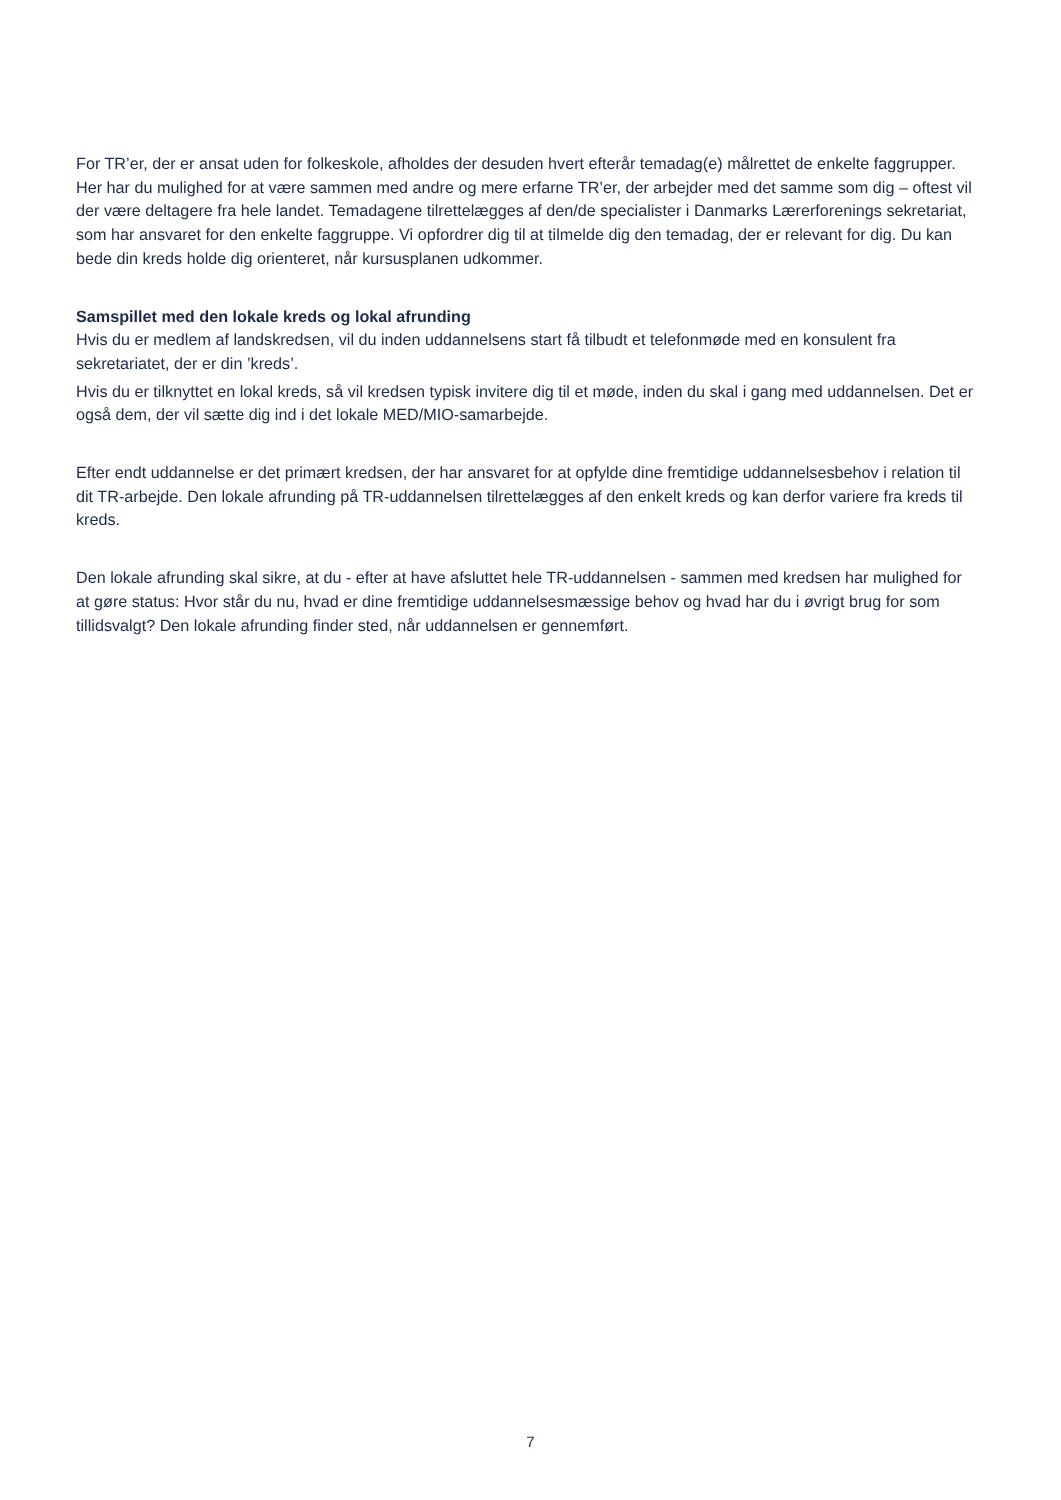For TR’er, der er ansat uden for folkeskole, afholdes der desuden hvert efterår temadag(e) målrettet de enkelte faggrupper. Her har du mulighed for at være sammen med andre og mere erfarne TR’er, der arbejder med det samme som dig – oftest vil der være deltagere fra hele landet. Temadagene tilrettelægges af den/de specialister i Danmarks Lærerforenings sekretariat, som har ansvaret for den enkelte faggruppe. Vi opfordrer dig til at tilmelde dig den temadag, der er relevant for dig. Du kan bede din kreds holde dig orienteret, når kursusplanen udkommer.
Samspillet med den lokale kreds og lokal afrunding
Hvis du er medlem af landskredsen, vil du inden uddannelsens start få tilbudt et telefonmøde med en konsulent fra sekretariatet, der er din ’kreds’.
Hvis du er tilknyttet en lokal kreds, så vil kredsen typisk invitere dig til et møde, inden du skal i gang med uddannelsen. Det er også dem, der vil sætte dig ind i det lokale MED/MIO-samarbejde.
Efter endt uddannelse er det primært kredsen, der har ansvaret for at opfylde dine fremtidige uddannelsesbehov i relation til dit TR-arbejde. Den lokale afrunding på TR-uddannelsen tilrettelægges af den enkelt kreds og kan derfor variere fra kreds til kreds.
Den lokale afrunding skal sikre, at du - efter at have afsluttet hele TR-uddannelsen - sammen med kredsen har mulighed for at gøre status: Hvor står du nu, hvad er dine fremtidige uddannelsesmæssige behov og hvad har du i øvrigt brug for som tillidsvalgt? Den lokale afrunding finder sted, når uddannelsen er gennemført.
7